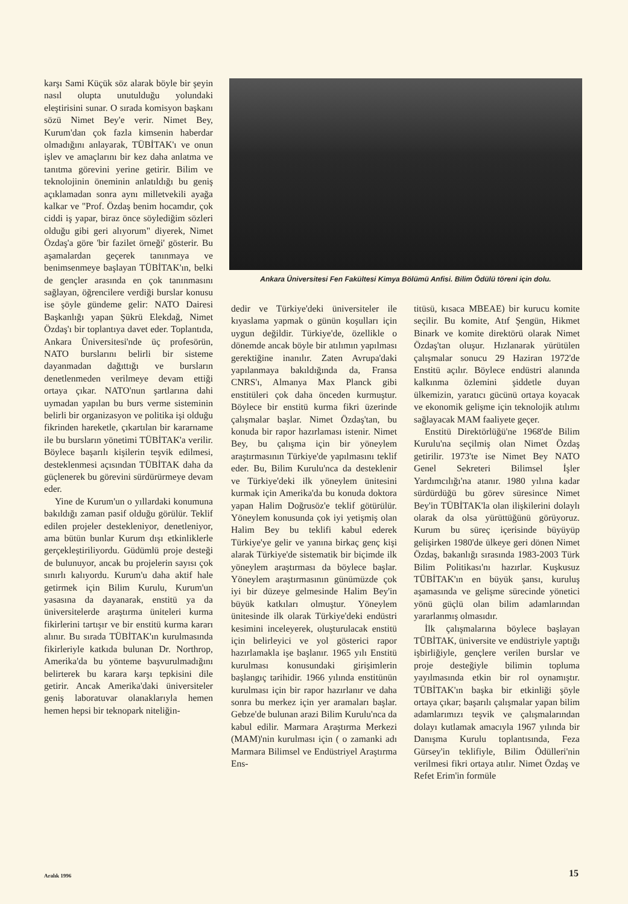karşı Sami Küçük söz alarak böyle bir şeyin nasıl olupta unutulduğu yolundaki eleştirisini sunar. O sırada komisyon başkanı sözü Nimet Bey'e verir. Nimet Bey, Kurum'dan çok fazla kimsenin haberdar olmadığını anlayarak, TÜBİTAK'ı ve onun işlev ve amaçlarını bir kez daha anlatma ve tanıtma görevini yerine getirir. Bilim ve teknolojinin öneminin anlatıldığı bu geniş açıklamadan sonra aynı milletvekili ayağa kalkar ve "Prof. Özdaş benim hocamdır, çok ciddi iş yapar, biraz önce söylediğim sözleri olduğu gibi geri alıyorum" diyerek, Nimet Özdaş'a göre 'bir fazilet örneği' gösterir. Bu aşamalardan geçerek tanınmaya ve benimsenmeye başlayan TÜBİTAK'ın, belki de gençler arasında en çok tanınmasını sağlayan, öğrencilere verdiği burslar konusu ise şöyle gündeme gelir: NATO Dairesi Başkanlığı yapan Şükrü Elekdağ, Nimet Özdaş'ı bir toplantıya davet eder. Toplantıda, Ankara Üniversitesi'nde üç profesörün, NATO burslarını belirli bir sisteme dayanmadan dağıttığı ve bursların denetlenmeden verilmeye devam ettiği ortaya çıkar. NATO'nun şartlarına dahi uymadan yapılan bu burs verme sisteminin belirli bir organizasyon ve politika işi olduğu fikrinden hareketle, çıkartılan bir kararname ile bu bursların yönetimi TÜBİTAK'a verilir. Böylece başarılı kişilerin teşvik edilmesi, desteklenmesi açısından TÜBİTAK daha da güçlenerek bu görevini sürdürürmeye devam eder.
Yine de Kurum'un o yıllardaki konumuna bakıldığı zaman pasif olduğu görülür. Teklif edilen projeler destekleniyor, denetleniyor, ama bütün bunlar Kurum dışı etkinliklerle gerçekleştiriliyordu. Güdümlü proje desteği de bulunuyor, ancak bu projelerin sayısı çok sınırlı kalıyordu. Kurum'u daha aktif hale getirmek için Bilim Kurulu, Kurum'un yasasına da dayanarak, enstitü ya da üniversitelerde araştırma üniteleri kurma fikirlerini tartışır ve bir enstitü kurma kararı alınır. Bu sırada TÜBİTAK'ın kurulmasında fikirleriyle katkıda bulunan Dr. Northrop, Amerika'da bu yönteme başvurulmadığını belirterek bu karara karşı tepkisini dile getirir. Ancak Amerika'daki üniversiteler geniş laboratuvar olanaklarıyla hemen hemen hepsi bir teknopark niteliğin-
Ankara Üniversitesi Fen Fakültesi Kimya Bölümü Anfisi. Bilim Ödülü töreni için dolu.
dedir ve Türkiye'deki üniversiteler ile kıyaslama yapmak o günün koşulları için uygun değildir. Türkiye'de, özellikle o dönemde ancak böyle bir atılımın yapılması gerektiğine inanılır. Zaten Avrupa'daki yapılanmaya bakıldığında da, Fransa CNRS'ı, Almanya Max Planck gibi enstitüleri çok daha önceden kurmuştur. Böylece bir enstitü kurma fikri üzerinde çalışmalar başlar. Nimet Özdaş'tan, bu konuda bir rapor hazırlaması istenir. Nimet Bey, bu çalışma için bir yöneylem araştırmasının Türkiye'de yapılmasını teklif eder. Bu, Bilim Kurulu'nca da desteklenir ve Türkiye'deki ilk yöneylem ünitesini kurmak için Amerika'da bu konuda doktora yapan Halim Doğrusöz'e teklif götürülür. Yöneylem konusunda çok iyi yetişmiş olan Halim Bey bu teklifi kabul ederek Türkiye'ye gelir ve yanına birkaç genç kişi alarak Türkiye'de sistematik bir biçimde ilk yöneylem araştırması da böylece başlar. Yöneylem araştırmasının günümüzde çok iyi bir düzeye gelmesinde Halim Bey'in büyük katkıları olmuştur. Yöneylem ünitesinde ilk olarak Türkiye'deki endüstri kesimini inceleyerek, oluşturulacak enstitü için belirleyici ve yol gösterici rapor hazırlamakla işe başlanır. 1965 yılı Enstitü kurulması konusundaki girişimlerin başlangıç tarihidir. 1966 yılında enstitünün kurulması için bir rapor hazırlanır ve daha sonra bu merkez için yer aramaları başlar. Gebze'de bulunan arazi Bilim Kurulu'nca da kabul edilir. Marmara Araştırma Merkezi (MAM)'nin kurulması için ( o zamanki adı Marmara Bilimsel ve Endüstriyel Araştırma Ens-
titüsü, kısaca MBEAE) bir kurucu komite seçilir. Bu komite, Atıf Şengün, Hikmet Binark ve komite direktörü olarak Nimet Özdaş'tan oluşur. Hızlanarak yürütülen çalışmalar sonucu 29 Haziran 1972'de Enstitü açılır. Böylece endüstri alanında kalkınma özlemini şiddetle duyan ülkemizin, yaratıcı gücünü ortaya koyacak ve ekonomik gelişme için teknolojik atılımı sağlayacak MAM faaliyete geçer.
Enstitü Direktörlüğü'ne 1968'de Bilim Kurulu'na seçilmiş olan Nimet Özdaş getirilir. 1973'te ise Nimet Bey NATO Genel Sekreteri Bilimsel İşler Yardımcılığı'na atanır. 1980 yılına kadar sürdürdüğü bu görev süresince Nimet Bey'in TÜBİTAK'la olan ilişkilerini dolaylı olarak da olsa yürüttüğünü görüyoruz. Kurum bu süreç içerisinde büyüyüp gelişirken 1980'de ülkeye geri dönen Nimet Özdaş, bakanlığı sırasında 1983-2003 Türk Bilim Politikası'nı hazırlar. Kuşkusuz TÜBİTAK'ın en büyük şansı, kuruluş aşamasında ve gelişme sürecinde yönetici yönü güçlü olan bilim adamlarından yararlanmış olmasıdır.
İlk çalışmalarına böylece başlayan TÜBİTAK, üniversite ve endüstriyle yaptığı işbirliğiyle, gençlere verilen burslar ve proje desteğiyle bilimin topluma yayılmasında etkin bir rol oynamıştır. TÜBİTAK'ın başka bir etkinliği şöyle ortaya çıkar; başarılı çalışmalar yapan bilim adamlarımızı teşvik ve çalışmalarından dolayı kutlamak amacıyla 1967 yılında bir Danışma Kurulu toplantısında, Feza Gürsey'in teklifiyle, Bilim Ödülleri'nin verilmesi fikri ortaya atılır. Nimet Özdaş ve Refet Erim'in formüle
Aralık 1996 15